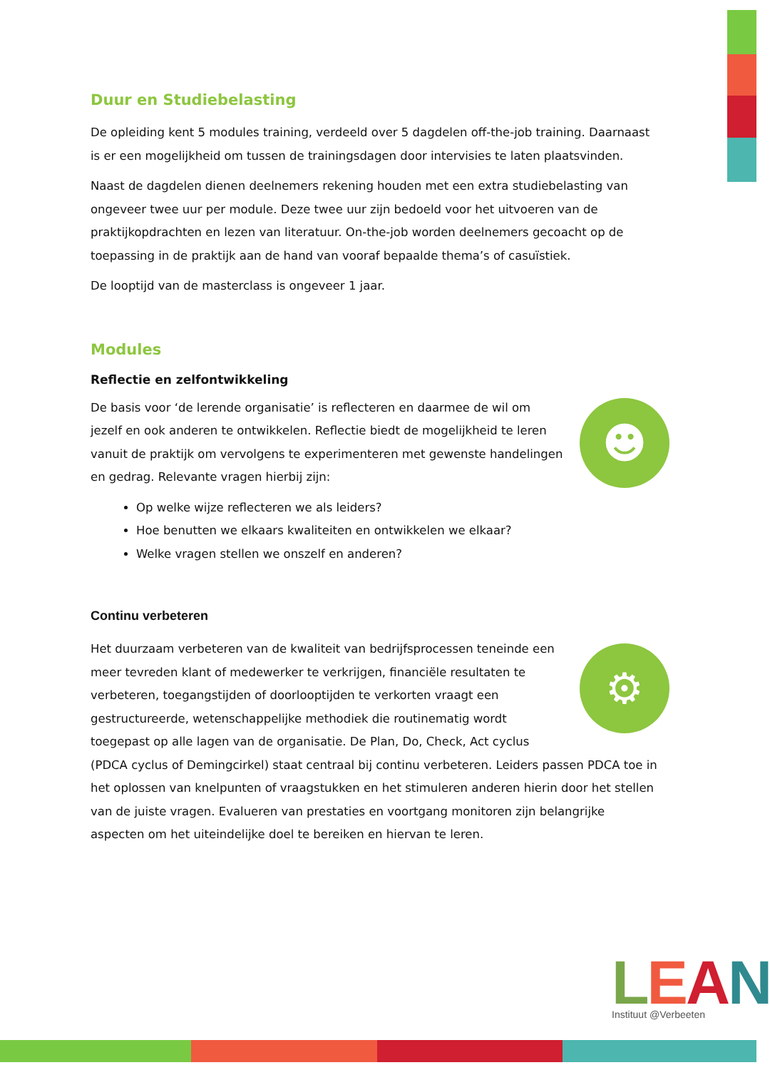Duur en Studiebelasting
De opleiding kent 5 modules training, verdeeld over 5 dagdelen off-the-job training. Daarnaast is er een mogelijkheid om tussen de trainingsdagen door intervisies te laten plaatsvinden.
Naast de dagdelen dienen deelnemers rekening houden met een extra studiebelasting van ongeveer twee uur per module. Deze twee uur zijn bedoeld voor het uitvoeren van de praktijkopdrachten en lezen van literatuur. On-the-job worden deelnemers gecoacht op de toepassing in de praktijk aan de hand van vooraf bepaalde thema’s of casuïstiek.
De looptijd van de masterclass is ongeveer 1 jaar.
Modules
Reflectie en zelfontwikkeling
☻
De basis voor ‘de lerende organisatie’ is reflecteren en daarmee de wil om jezelf en ook anderen te ontwikkelen. Reflectie biedt de mogelijkheid te leren vanuit de praktijk om vervolgens te experimenteren met gewenste handelingen en gedrag. Relevante vragen hierbij zijn:
Op welke wijze reflecteren we als leiders?
Hoe benutten we elkaars kwaliteiten en ontwikkelen we elkaar?
Welke vragen stellen we onszelf en anderen?
Continu verbeteren
⚙
Het duurzaam verbeteren van de kwaliteit van bedrijfsprocessen teneinde een meer tevreden klant of medewerker te verkrijgen, financiële resultaten te verbeteren, toegangstijden of doorlooptijden te verkorten vraagt een gestructureerde, wetenschappelijke methodiek die routinematig wordt toegepast op alle lagen van de organisatie. De Plan, Do, Check, Act cyclus (PDCA cyclus of Demingcirkel) staat centraal bij continu verbeteren. Leiders passen PDCA toe in het oplossen van knelpunten of vraagstukken en het stimuleren anderen hierin door het stellen van de juiste vragen. Evalueren van prestaties en voortgang monitoren zijn belangrijke aspecten om het uiteindelijke doel te bereiken en hiervan te leren.
LEAN
Instituut @Verbeeten